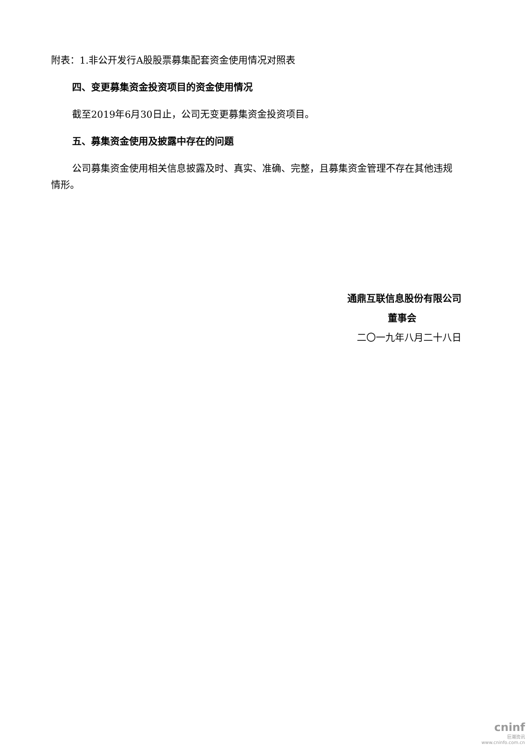附表：1.非公开发行A股股票募集配套资金使用情况对照表
四、变更募集资金投资项目的资金使用情况
截至2019年6月30日止，公司无变更募集资金投资项目。
五、募集资金使用及披露中存在的问题
公司募集资金使用相关信息披露及时、真实、准确、完整，且募集资金管理不存在其他违规情形。
通鼎互联信息股份有限公司
董事会
二〇一九年八月二十八日
cninf
巨潮资讯
www.cninfo.com.cn